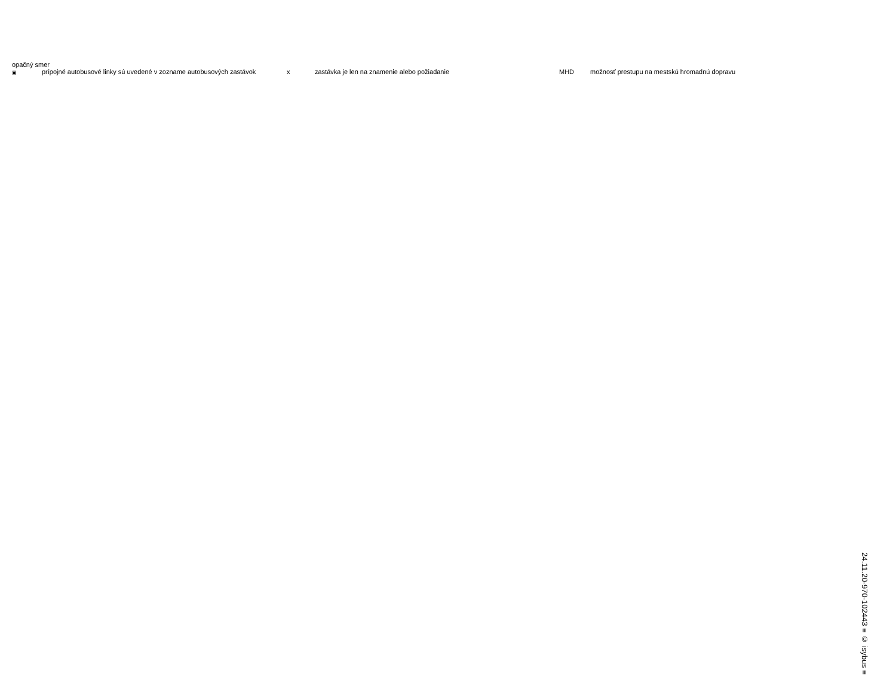opačný smer
▣ prípojné autobusové linky sú uvedené v zozname autobusových zastávok x zastávka je len na znamenie alebo požiadanie MHD možnosť prestupu na mestskú hromadnú dopravu
24.11.20-970-102443 ≡ © isybus ≡